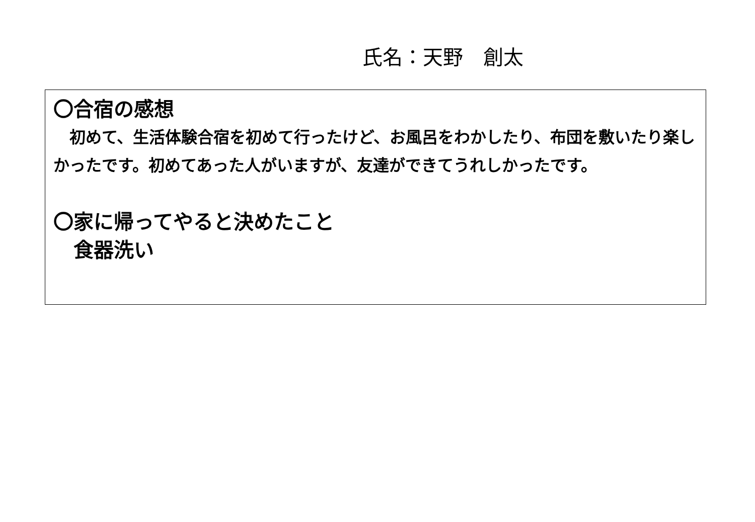氏名：天野　創太
〇合宿の感想
　初めて、生活体験合宿を初めて行ったけど、お風呂をわかしたり、布団を敷いたり楽しかったです。初めてあった人がいますが、友達ができてうれしかったです。
〇家に帰ってやると決めたこと
　食器洗い